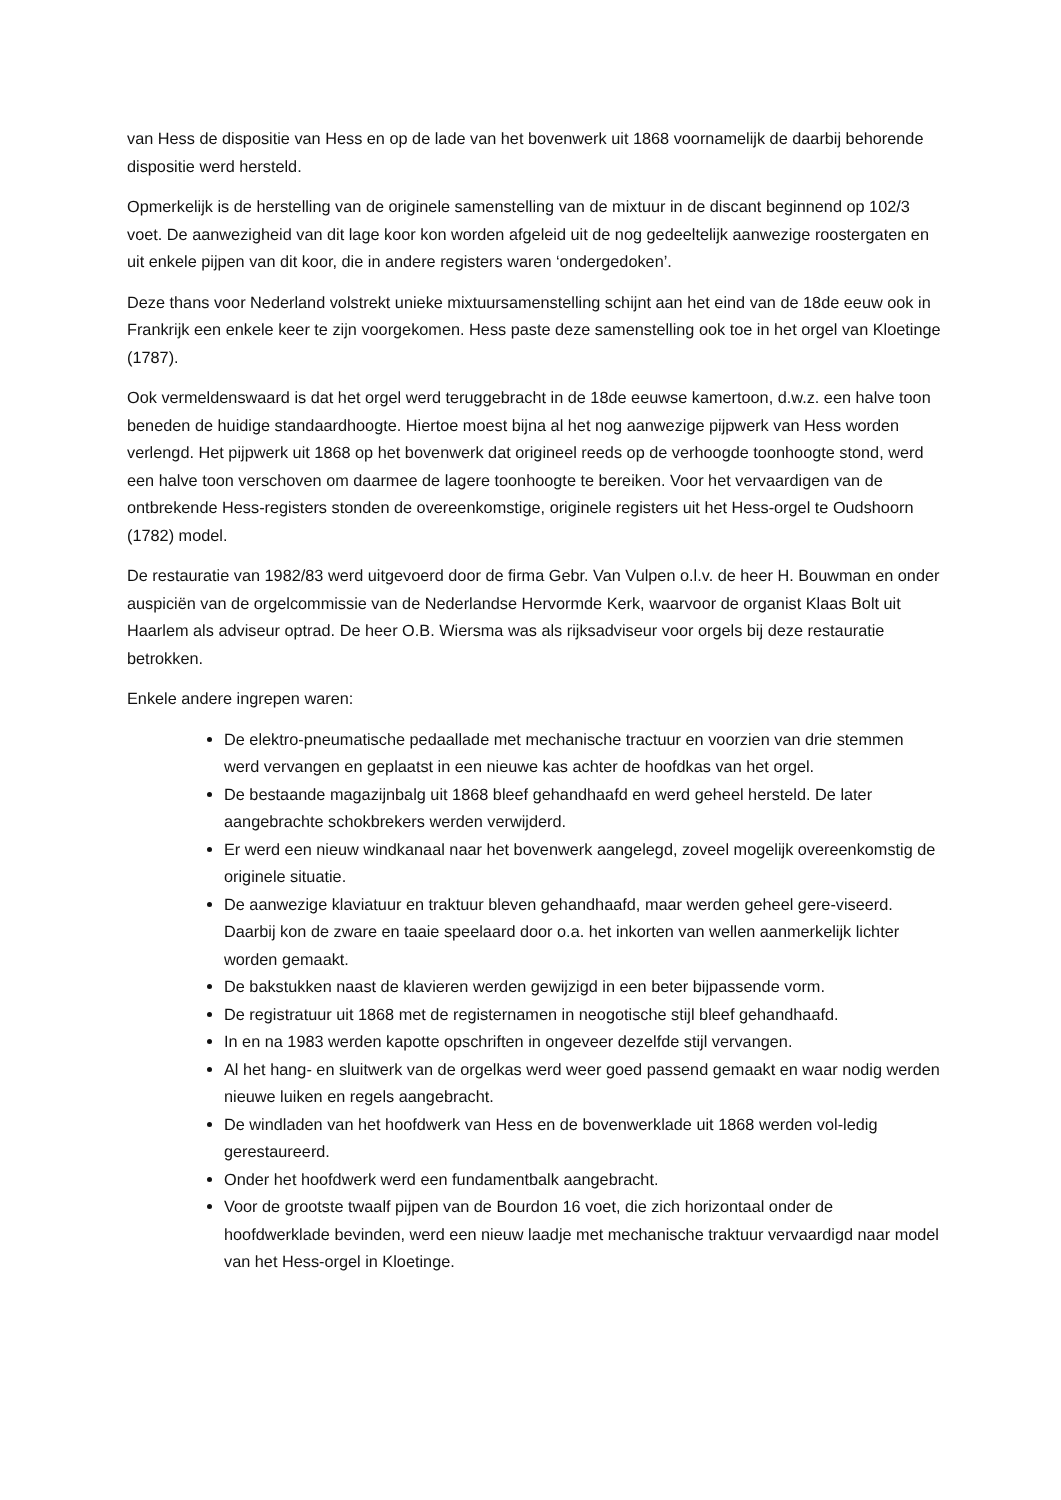van Hess de dispositie van Hess en op de lade van het bovenwerk uit 1868 voornamelijk de daarbij behorende dispositie werd hersteld.
Opmerkelijk is de herstelling van de originele samenstelling van de mixtuur in de discant beginnend op 102/3 voet. De aanwezigheid van dit lage koor kon worden afgeleid uit de nog gedeeltelijk aanwezige roostergaten en uit enkele pijpen van dit koor, die in andere registers waren ‘ondergedoken’.
Deze thans voor Nederland volstrekt unieke mixtuursamenstelling schijnt aan het eind van de 18de eeuw ook in Frankrijk een enkele keer te zijn voorgekomen. Hess paste deze samenstelling ook toe in het orgel van Kloetinge (1787).
Ook vermeldenswaard is dat het orgel werd teruggebracht in de 18de eeuwse kamertoon, d.w.z. een halve toon beneden de huidige standaardhoogte. Hiertoe moest bijna al het nog aanwezige pijpwerk van Hess worden verlengd. Het pijpwerk uit 1868 op het bovenwerk dat origineel reeds op de verhoogde toonhoogte stond, werd een halve toon verschoven om daarmee de lagere toonhoogte te bereiken. Voor het vervaardigen van de ontbrekende Hess-registers stonden de overeenkomstige, originele registers uit het Hess-orgel te Oudshoorn (1782) model.
De restauratie van 1982/83 werd uitgevoerd door de firma Gebr. Van Vulpen o.l.v. de heer H. Bouwman en onder auspiciën van de orgelcommissie van de Nederlandse Hervormde Kerk, waarvoor de organist Klaas Bolt uit Haarlem als adviseur optrad. De heer O.B. Wiersma was als rijksadviseur voor orgels bij deze restauratie betrokken.
Enkele andere ingrepen waren:
De elektro-pneumatische pedaallade met mechanische tractuur en voorzien van drie stemmen werd vervangen en geplaatst in een nieuwe kas achter de hoofdkas van het orgel.
De bestaande magazijnbalg uit 1868 bleef gehandhaafd en werd geheel hersteld. De later aangebrachte schokbrekers werden verwijderd.
Er werd een nieuw windkanaal naar het bovenwerk aangelegd, zoveel mogelijk overeenkomstig de originele situatie.
De aanwezige klaviatuur en traktuur bleven gehandhaafd, maar werden geheel gere-viseerd. Daarbij kon de zware en taaie speelaard door o.a. het inkorten van wellen aanmerkelijk lichter worden gemaakt.
De bakstukken naast de klavieren werden gewijzigd in een beter bijpassende vorm.
De registratuur uit 1868 met de registernamen in neogotische stijl bleef gehandhaafd.
In en na 1983 werden kapotte opschriften in ongeveer dezelfde stijl vervangen.
Al het hang- en sluitwerk van de orgelkas werd weer goed passend gemaakt en waar nodig werden nieuwe luiken en regels aangebracht.
De windladen van het hoofdwerk van Hess en de bovenwerklade uit 1868 werden vol-ledig gerestaureerd.
Onder het hoofdwerk werd een fundamentbalk aangebracht.
Voor de grootste twaalf pijpen van de Bourdon 16 voet, die zich horizontaal onder de hoofdwerklade bevinden, werd een nieuw laadje met mechanische traktuur vervaardigd naar model van het Hess-orgel in Kloetinge.